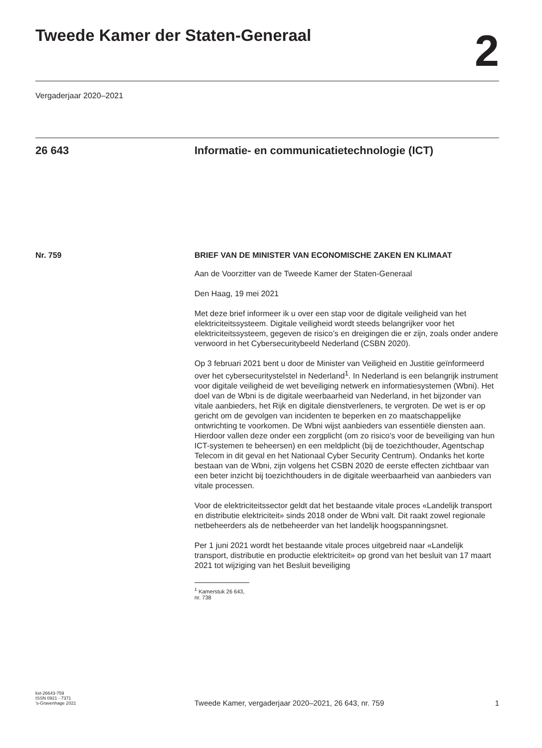Tweede Kamer der Staten-Generaal
2
Vergaderjaar 2020–2021
26 643 Informatie- en communicatietechnologie (ICT)
Nr. 759 BRIEF VAN DE MINISTER VAN ECONOMISCHE ZAKEN EN KLIMAAT
Aan de Voorzitter van de Tweede Kamer der Staten-Generaal
Den Haag, 19 mei 2021
Met deze brief informeer ik u over een stap voor de digitale veiligheid van het elektriciteitssysteem. Digitale veiligheid wordt steeds belangrijker voor het elektriciteitssysteem, gegeven de risico’s en dreigingen die er zijn, zoals onder andere verwoord in het Cybersecuritybeeld Nederland (CSBN 2020).
Op 3 februari 2021 bent u door de Minister van Veiligheid en Justitie geïnformeerd over het cybersecuritystelstel in Nederland<sup>1</sup>. In Nederland is een belangrijk instrument voor digitale veiligheid de wet beveiliging netwerk en informatiesystemen (Wbni). Het doel van de Wbni is de digitale weerbaarheid van Nederland, in het bijzonder van vitale aanbieders, het Rijk en digitale dienstverleners, te vergroten. De wet is er op gericht om de gevolgen van incidenten te beperken en zo maatschappelijke ontwrichting te voorkomen. De Wbni wijst aanbieders van essentiële diensten aan. Hierdoor vallen deze onder een zorgplicht (om zo risico’s voor de beveiliging van hun ICT-systemen te beheersen) en een meldplicht (bij de toezichthouder, Agentschap Telecom in dit geval en het Nationaal Cyber Security Centrum). Ondanks het korte bestaan van de Wbni, zijn volgens het CSBN 2020 de eerste effecten zichtbaar van een beter inzicht bij toezichthouders in de digitale weerbaarheid van aanbieders van vitale processen.
Voor de elektriciteitssector geldt dat het bestaande vitale proces «Landelijk transport en distributie elektriciteit» sinds 2018 onder de Wbni valt. Dit raakt zowel regionale netbeheerders als de netbeheerder van het landelijk hoogspanningsnet.
Per 1 juni 2021 wordt het bestaande vitale proces uitgebreid naar «Landelijk transport, distributie en productie elektriciteit» op grond van het besluit van 17 maart 2021 tot wijziging van het Besluit beveiliging
<sup>1</sup> Kamerstuk 26 643, nr. 738
kst-26643-759
ISSN 0921 - 7371
’s-Gravenhage 2021
Tweede Kamer, vergaderjaar 2020–2021, 26 643, nr. 759
1